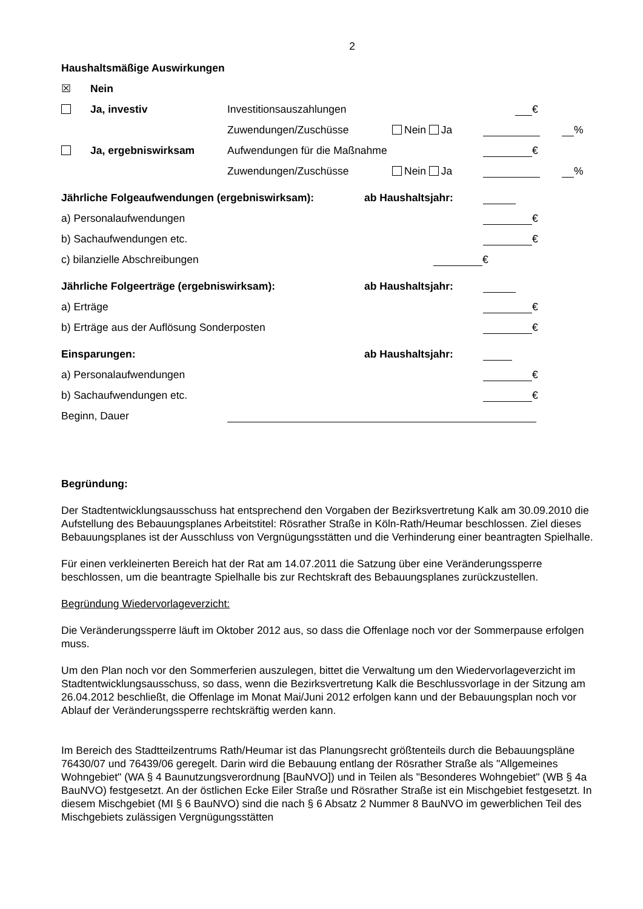2
Haushaltsmäßige Auswirkungen
☒ Nein
Ja, investiv Investitionsauszahlungen €
Zuwendungen/Zuschüsse Nein Ja %
Ja, ergebniswirksam Aufwendungen für die Maßnahme €
Zuwendungen/Zuschüsse Nein Ja %
Jährliche Folgeaufwendungen (ergebniswirksam): ab Haushaltsjahr:
a) Personalaufwendungen €
b) Sachaufwendungen etc. €
c) bilanzielle Abschreibungen €
Jährliche Folgeerträge (ergebniswirksam): ab Haushaltsjahr:
a) Erträge €
b) Erträge aus der Auflösung Sonderposten €
Einsparungen: ab Haushaltsjahr:
a) Personalaufwendungen €
b) Sachaufwendungen etc. €
Beginn, Dauer
Begründung:
Der Stadtentwicklungsausschuss hat entsprechend den Vorgaben der Bezirksvertretung Kalk am 30.09.2010 die Aufstellung des Bebauungsplanes Arbeitstitel: Rösrather Straße in Köln-Rath/Heumar beschlossen. Ziel dieses Bebauungsplanes ist der Ausschluss von Vergnügungsstätten und die Verhinderung einer beantragten Spielhalle.
Für einen verkleinerten Bereich hat der Rat am 14.07.2011 die Satzung über eine Veränderungssperre beschlossen, um die beantragte Spielhalle bis zur Rechtskraft des Bebauungsplanes zurückzustellen.
Begründung Wiedervorlageverzicht:
Die Veränderungssperre läuft im Oktober 2012 aus, so dass die Offenlage noch vor der Sommerpause erfolgen muss.
Um den Plan noch vor den Sommerferien auszulegen, bittet die Verwaltung um den Wiedervorlageverzicht im Stadtentwicklungsausschuss, so dass, wenn die Bezirksvertretung Kalk die Beschlussvorlage in der Sitzung am 26.04.2012 beschließt, die Offenlage im Monat Mai/Juni 2012 erfolgen kann und der Bebauungsplan noch vor Ablauf der Veränderungssperre rechtskräftig werden kann.
Im Bereich des Stadtteilzentrums Rath/Heumar ist das Planungsrecht größtenteils durch die Bebauungspläne 76430/07 und 76439/06 geregelt. Darin wird die Bebauung entlang der Rösrather Straße als "Allgemeines Wohngebiet" (WA § 4 Baunutzungsverordnung [BauNVO]) und in Teilen als "Besonderes Wohngebiet" (WB § 4a BauNVO) festgesetzt. An der östlichen Ecke Eiler Straße und Rösrather Straße ist ein Mischgebiet festgesetzt. In diesem Mischgebiet (MI § 6 BauNVO) sind die nach § 6 Absatz 2 Nummer 8 BauNVO im gewerblichen Teil des Mischgebiets zulässigen Vergnügungsstätten